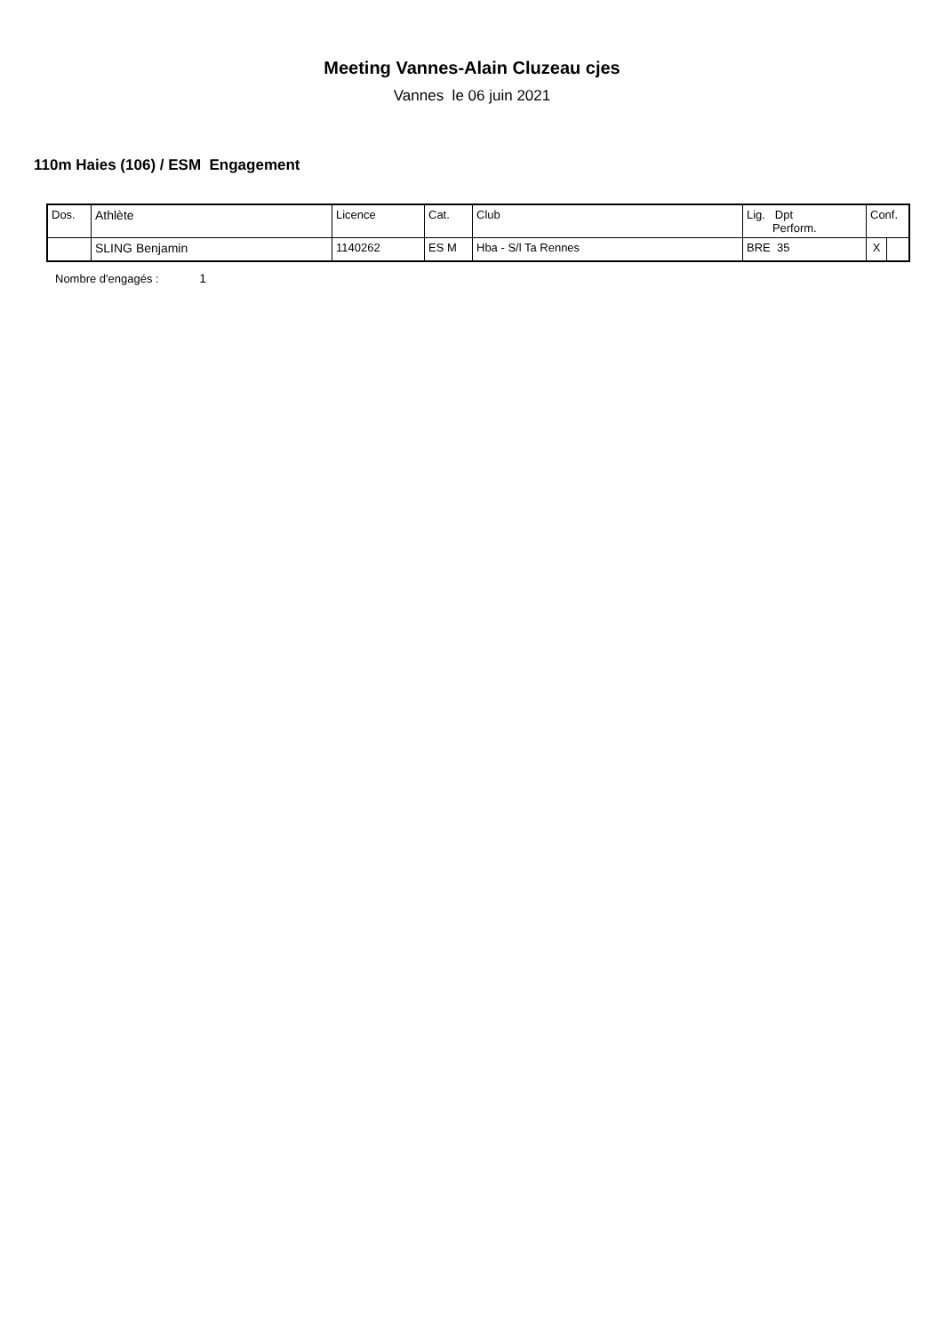Meeting Vannes-Alain Cluzeau cjes
Vannes le 06 juin 2021
110m Haies (106) / ESM Engagement
| Dos. | Athlète | Licence | Cat. | Club | Lig. Dpt Perform. | Conf. | |
| --- | --- | --- | --- | --- | --- | --- | --- |
| | SLING Benjamin | 1140262 | ES M | Hba - S/l Ta Rennes | BRE 35 | X | |
Nombre d'engagés : 1